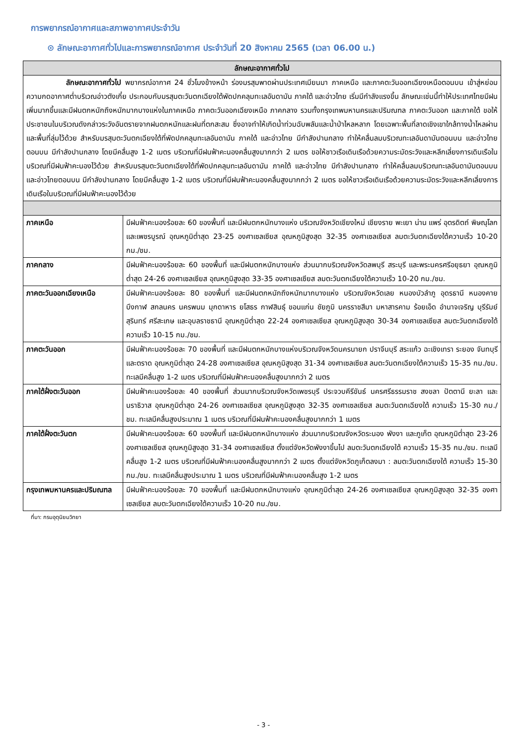การพยากรณ์อากาศและสภาพอากาศประจำวัน
⊙ ลักษณะอากาศทั่วไปและการพยากรณ์อากาศ ประจำวันที่ 20 สิงหาคม 2565 (เวลา 06.00 น.)
| ลักษณะอากาศทั่วไป | |
| --- | --- |
| ลักษณะอากาศทั่วไป พยากรณ์อากาศ 24 ชั่วโมงข้างหน้า ร่องมรสุมพาดผ่านประเทศเมียนมา ภาคเหนือ และภาคตะวันออกเฉียงเหนือตอนบน เข้าสู่หย่อมความกดอากาศต่ำบริเวณอ่าวตังเกี๋ย ประกอบกับมรสุมตะวันตกเฉียงใต้พัดปกคลุมทะเลอันดามัน ภาคใต้ และอ่าวไทย เริ่มมีกำลังแรงขึ้น ลักษณะเช่นนี้ทำให้ประเทศไทยมีฝนเพิ่มมากขึ้นและมีฝนตกหนักถึงหนักมากบางแห่งในภาคเหนือ ภาคตะวันออกเฉียงเหนือ ภาคกลาง รวมทั้งกรุงเทพมหานครและปริมณฑล ภาคตะวันออก และภาคใต้ ขอให้ประชาชนในบริเวณดังกล่าวระวังอันตรายจากฝนตกหนักและฝนที่ตกสะสม ซึ่งอาจทำให้เกิดน้ำท่วมฉับพลันและน้ำป่าไหลหลาก โดยเฉพาะพื้นที่ลาดเชิงเขาใกล้ทางน้ำไหลผ่านและพื้นที่ลุ่มไว้ด้วย สำหรับมรสุมตะวันตกเฉียงใต้ที่พัดปกคลุมทะเลอันดามัน ภาคใต้ และอ่าวไทย มีกำลังปานกลาง ทำให้คลื่นลมบริเวณทะเลอันดามันตอนบน และอ่าวไทยตอนบน มีกำลังปานกลาง โดยมีคลื่นสูง 1-2 เมตร บริเวณที่มีฝนฟ้าคะนองคลื่นสูงมากกว่า 2 เมตร ขอให้ชาวเรือเดินเรือด้วยความระมัดระวังและหลีกเลี่ยงการเดินเรือในบริเวณที่มีฝนฟ้าคะนองไว้ด้วย สำหรับมรสุมตะวันตกเฉียงใต้ที่พัดปกคลุมทะเลอันดามัน ภาคใต้ และอ่าวไทย มีกำลังปานกลาง ทำให้คลื่นลมบริเวณทะเลอันดามันตอนบน และอ่าวไทยตอนบน มีกำลังปานกลาง โดยมีคลื่นสูง 1-2 เมตร บริเวณที่มีฝนฟ้าคะนองคลื่นสูงมากกว่า 2 เมตร ขอให้ชาวเรือเดินเรือด้วยความระมัดระวังและหลีกเลี่ยงการเดินเรือในบริเวณที่มีฝนฟ้าคะนองไว้ด้วย | |
| ภาคเหนือ | มีฝนฟ้าคะนองร้อยละ 60 ของพื้นที่ และมีฝนตกหนักบางแห่ง บริเวณจังหวัดเชียงใหม่ เชียงราย พะเยา น่าน แพร่ อุตรดิตถ์ พิษณุโลก และเพชรบูรณ์ อุณหภูมิต่ำสุด 23-25 องศาเซลเซียส อุณหภูมิสูงสุด 32-35 องศาเซลเซียส ลมตะวันตกเฉียงใต้ความเร็ว 10-20 กม./ชม. |
| ภาคกลาง | มีฝนฟ้าคะนองร้อยละ 60 ของพื้นที่ และมีฝนตกหนักบางแห่ง ส่วนมากบริเวณจังหวัดลพบุรี สระบุรี และพระนครศรีอยุธยา อุณหภูมิต่ำสุด 24-26 องศาเซลเซียส อุณหภูมิสูงสุด 33-35 องศาเซลเซียส ลมตะวันตกเฉียงใต้ความเร็ว 10-20 กม./ชม. |
| ภาคตะวันออกเฉียงเหนือ | มีฝนฟ้าคะนองร้อยละ 80 ของพื้นที่ และมีฝนตกหนักถึงหนักมากบางแห่ง บริเวณจังหวัดเลย หนองบัวลำภู อุดรธานี หนองคาย บึงกาฬ สกลนคร นครพนม มุกดาหาร ยโสธร กาฬสินธุ์ ขอนแก่น ชัยภูมิ นครราชสีมา มหาสารคาม ร้อยเอ็ด อำนาจเจริญ บุรีรัมย์ สุรินทร์ ศรีสะเกษ และอุบลราชธานี อุณหภูมิต่ำสุด 22-24 องศาเซลเซียส อุณหภูมิสูงสุด 30-34 องศาเซลเซียส ลมตะวันตกเฉียงใต้ความเร็ว 10-15 กม./ชม. |
| ภาคตะวันออก | มีฝนฟ้าคะนองร้อยละ 70 ของพื้นที่ และมีฝนตกหนักบางแห่งบริเวณจังหวัดนครนายก ปราจีนบุรี สระแก้ว ฉะเชิงเทรา ระยอง จันทบุรี และตราด อุณหภูมิต่ำสุด 24-28 องศาเซลเซียส อุณหภูมิสูงสุด 31-34 องศาเซลเซียส ลมตะวันตกเฉียงใต้ความเร็ว 15-35 กม./ชม. ทะเลมีคลื่นสูง 1-2 เมตร บริเวณที่มีฝนฟ้าคะนองคลื่นสูงมากกว่า 2 เมตร |
| ภาคใต้ฝั่งตะวันออก | มีฝนฟ้าคะนองร้อยละ 40 ของพื้นที่ ส่วนมากบริเวณจังหวัดเพชรบุรี ประจวบคีรีขันธ์ นครศรีธรรมราช สงขลา ปัตตานี ยะลา และนราธิวาส อุณหภูมิต่ำสุด 24-26 องศาเซลเซียส อุณหภูมิสูงสุด 32-35 องศาเซลเซียส ลมตะวันตกเฉียงใต้ ความเร็ว 15-30 กม./ชม. ทะเลมีคลื่นสูงประมาณ 1 เมตร บริเวณที่มีฝนฟ้าคะนองคลื่นสูงมากกว่า 1 เมตร |
| ภาคใต้ฝั่งตะวันตก | มีฝนฟ้าคะนองร้อยละ 60 ของพื้นที่ และมีฝนตกหนักบางแห่ง ส่วนมากบริเวณจังหวัดระนอง พังงา และภูเก็ต อุณหภูมิต่ำสุด 23-26 องศาเซลเซียส อุณหภูมิสูงสุด 31-34 องศาเซลเซียส ตั้งแต่จังหวัดพังงาขึ้นไป ลมตะวันตกเฉียงใต้ ความเร็ว 15-35 กม./ชม. ทะเลมีคลื่นสูง 1-2 เมตร บริเวณที่มีฝนฟ้าคะนองคลื่นสูงมากกว่า 2 เมตร ตั้งแต่จังหวัดภูเก็ตลงมา : ลมตะวันตกเฉียงใต้ ความเร็ว 15-30 กม./ชม. ทะเลมีคลื่นสูงประมาณ 1 เมตร บริเวณที่มีฝนฟ้าคะนองคลื่นสูง 1-2 เมตร |
| กรุงเทพมหานครและปริมณฑล | มีฝนฟ้าคะนองร้อยละ 70 ของพื้นที่ และมีฝนตกหนักบางแห่ง อุณหภูมิต่ำสุด 24-26 องศาเซลเซียส อุณหภูมิสูงสุด 32-35 องศาเซลเซียส ลมตะวันตกเฉียงใต้ความเร็ว 10-20 กม./ชม. |
ที่มา: กรมอุตุนิยมวิทยา
- 3 -